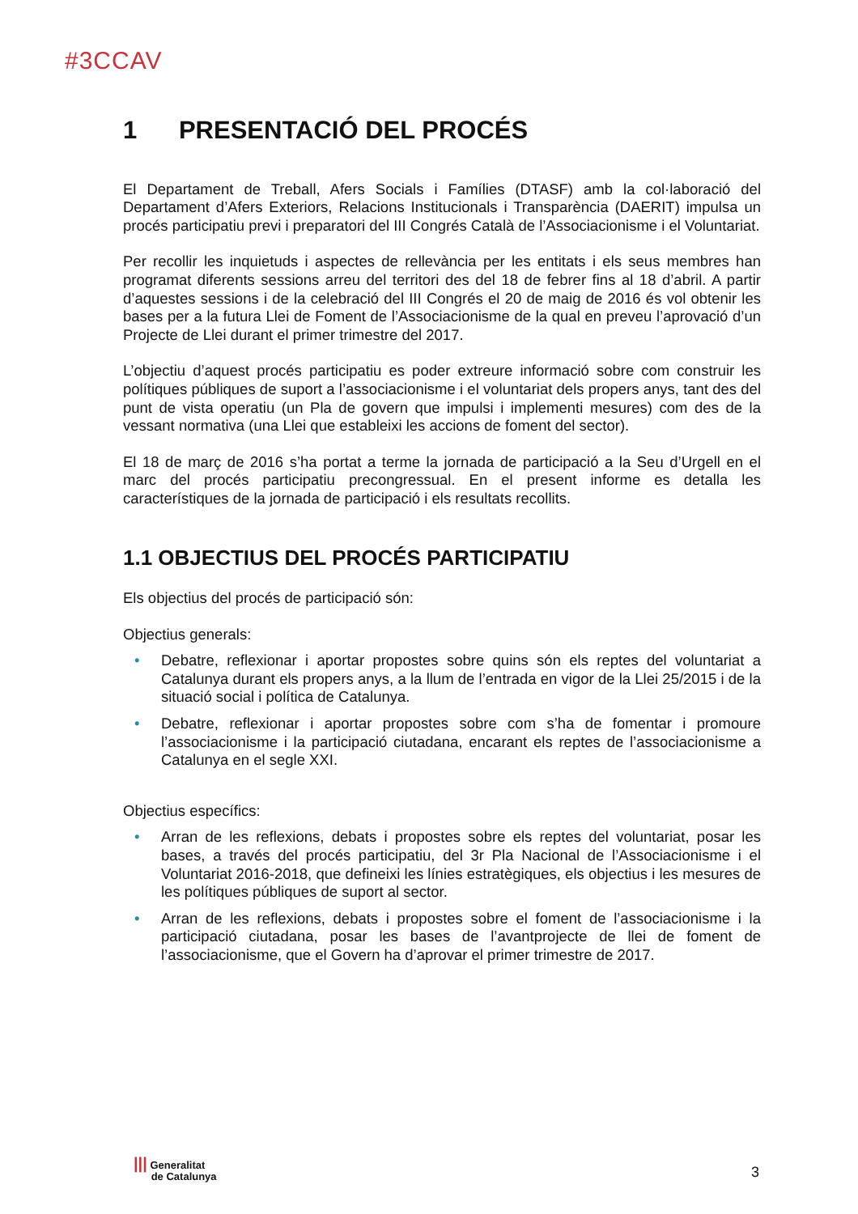#3CCAV
1 PRESENTACIÓ DEL PROCÉS
El Departament de Treball, Afers Socials i Famílies (DTASF) amb la col·laboració del Departament d’Afers Exteriors, Relacions Institucionals i Transparència (DAERIT) impulsa un procés participatiu previ i preparatori del III Congrés Català de l’Associacionisme i el Voluntariat.
Per recollir les inquietuds i aspectes de rellevància per les entitats i els seus membres han programat diferents sessions arreu del territori des del 18 de febrer fins al 18 d’abril. A partir d’aquestes sessions i de la celebració del III Congrés el 20 de maig de 2016 és vol obtenir les bases per a la futura Llei de Foment de l’Associacionisme de la qual en preveu l’aprovació d’un Projecte de Llei durant el primer trimestre del 2017.
L’objectiu d’aquest procés participatiu es poder extreure informació sobre com construir les polítiques públiques de suport a l’associacionisme i el voluntariat dels propers anys, tant des del punt de vista operatiu (un Pla de govern que impulsi i implementi mesures) com des de la vessant normativa (una Llei que estableixi les accions de foment del sector).
El 18 de març de 2016 s’ha portat a terme la jornada de participació a la Seu d’Urgell en el marc del procés participatiu precongressual. En el present informe es detalla les característiques de la jornada de participació i els resultats recollits.
1.1 OBJECTIUS DEL PROCÉS PARTICIPATIU
Els objectius del procés de participació són:
Objectius generals:
• Debatre, reflexionar i aportar propostes sobre quins són els reptes del voluntariat a Catalunya durant els propers anys, a la llum de l’entrada en vigor de la Llei 25/2015 i de la situació social i política de Catalunya.
• Debatre, reflexionar i aportar propostes sobre com s’ha de fomentar i promoure l’associacionisme i la participació ciutadana, encarant els reptes de l’associacionisme a Catalunya en el segle XXI.
Objectius específics:
• Arran de les reflexions, debats i propostes sobre els reptes del voluntariat, posar les bases, a través del procés participatiu, del 3r Pla Nacional de l’Associacionisme i el Voluntariat 2016-2018, que defineixi les línies estratègiques, els objectius i les mesures de les polítiques públiques de suport al sector.
• Arran de les reflexions, debats i propostes sobre el foment de l’associacionisme i la participació ciutadana, posar les bases de l’avantprojecte de llei de foment de l’associacionisme, que el Govern ha d’aprovar el primer trimestre de 2017.
||| Generalitat
de Catalunya
3